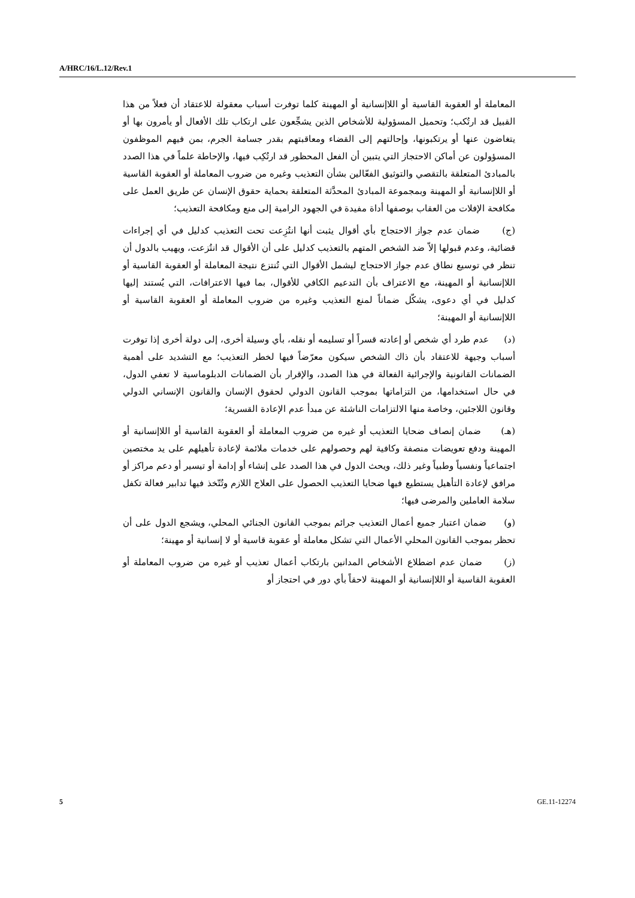A/HRC/16/L.12/Rev.1
المعاملة أو العقوبة القاسية أو اللاإنسانية أو المهينة كلما توفرت أسباب معقولة للاعتقاد أن فعلاً من هذا القبيل قد ارتُكب؛ وتحميل المسؤولية للأشخاص الذين يشجِّعون على ارتكاب تلك الأفعال أو يأمرون بها أو يتغاضون عنها أو يرتكبونها، وإحالتهم إلى القضاء ومعاقبتهم بقدر جسامة الجرم، بمن فيهم الموظفون المسؤولون عن أماكن الاحتجاز التي يتبين أن الفعل المحظور قد ارتُكِب فيها، والإحاطة علماً في هذا الصدد بالمبادئ المتعلقة بالتقصي والتوثيق الفعّالين بشأن التعذيب وغيره من ضروب المعاملة أو العقوبة القاسية أو اللاإنسانية أو المهينة وبمجموعة المبادئ المحدَّثة المتعلقة بحماية حقوق الإنسان عن طريق العمل على مكافحة الإفلات من العقاب بوصفها أداة مفيدة في الجهود الرامية إلى منع ومكافحة التعذيب؛
(ج) ضمان عدم جواز الاحتجاج بأي أقوال يثبت أنها انتُزِعت تحت التعذيب كدليل في أي إجراءات قضائية، وعدم قبولها إلاّ ضد الشخص المتهم بالتعذيب كدليل على أن الأقوال قد انتُزعت، ويهيب بالدول أن تنظر في توسيع نطاق عدم جواز الاحتجاج ليشمل الأقوال التي تُنتزع نتيجة المعاملة أو العقوبة القاسية أو اللاإنسانية أو المهينة، مع الاعتراف بأن التدعيم الكافي للأقوال، بما فيها الاعترافات، التي يُستند إليها كدليل في أي دعوى، يشكّل ضماناً لمنع التعذيب وغيره من ضروب المعاملة أو العقوبة القاسية أو اللاإنسانية أو المهينة؛
(د) عدم طرد أي شخص أو إعادته قسراً أو تسليمه أو نقله، بأي وسيلة أخرى، إلى دولة أخرى إذا توفرت أسباب وجيهة للاعتقاد بأن ذاك الشخص سيكون معرّضاً فيها لخطر التعذيب؛ مع التشديد على أهمية الضمانات القانونية والإجرائية الفعالة في هذا الصدد، والإقرار بأن الضمانات الدبلوماسية لا تعفي الدول، في حال استخدامها، من التزاماتها بموجب القانون الدولي لحقوق الإنسان والقانون الإنساني الدولي وقانون اللاجئين، وخاصة منها الالتزامات الناشئة عن مبدأ عدم الإعادة القسرية؛
(هـ) ضمان إنصاف ضحايا التعذيب أو غيره من ضروب المعاملة أو العقوبة القاسية أو اللاإنسانية أو المهينة ودفع تعويضات منصفة وكافية لهم وحصولهم على خدمات ملائمة لإعادة تأهيلهم على يد مختصين اجتماعياً ونفسياً وطبياً وغير ذلك، ويحث الدول في هذا الصدد على إنشاء أو إدامة أو تيسير أو دعم مراكز أو مرافق لإعادة التأهيل يستطيع فيها ضحايا التعذيب الحصول على العلاج اللازم وتُتّخذ فيها تدابير فعالة تكفل سلامة العاملين والمرضى فيها؛
(و) ضمان اعتبار جميع أعمال التعذيب جرائم بموجب القانون الجنائي المحلي، ويشجع الدول على أن تحظر بموجب القانون المحلي الأعمال التي تشكل معاملة أو عقوبة قاسية أو لا إنسانية أو مهينة؛
(ز) ضمان عدم اضطلاع الأشخاص المدانين بارتكاب أعمال تعذيب أو غيره من ضروب المعاملة أو العقوبة القاسية أو اللاإنسانية أو المهينة لاحقاً بأي دور في احتجاز أو
5 GE.11-12274